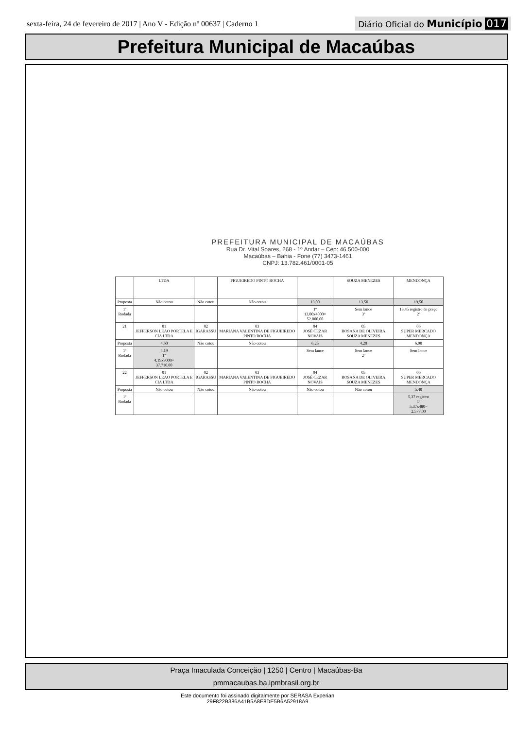sexta-feira, 24 de fevereiro de 2017 | Ano V - Edição nº 00637 | Caderno 1 Diário Oficial do Município 017
Prefeitura Municipal de Macaúbas
PREFEITURA MUNICIPAL DE MACAÚBAS
Rua Dr. Vital Soares, 268 - 1º Andar – Cep: 46.500-000
Macaúbas – Bahia - Fone (77) 3473-1461
CNPJ: 13.782.461/0001-05
| | LTDA | | FIGUEIREDO PINTO ROCHA | | SOUZA MENEZES | MENDONÇA |
| Proposta | Não cotou | Não cotou | Não cotou | 13,00 | 13,50 | 19,50 |
| 1º Rodada | | | | 1º 13,00x4000= 52.000,00 | Sem lance 3º | 13,45 registro de preço 2º |
| 21 | 01 JEFFERSON LEAO PORTELA E CIA LTDA | 02 IGARASSU | 03 MARIANA VALENTINA DE FIGUEIREDO PINTO ROCHA | 04 JOSÉ CEZAR NOVAIS | 05 ROSANA DE OLIVEIRA SOUZA MENEZES | 06 SUPER MERCADO MENDONÇA |
| Proposta | 4,60 | Não cotou | Não cotou | 6,25 | 4,20 | 6,90 |
| 1º Rodada | 4,19 1º 4,19x9000= 37.710,00 | | | Sem lance | Sem lance 2º | Sem lance |
| 22 | 01 JEFFERSON LEAO PORTELA E CIA LTDA | 02 IGARASSU | 03 MARIANA VALENTINA DE FIGUEIREDO PINTO ROCHA | 04 JOSÉ CEZAR NOVAIS | 05 ROSANA DE OLIVEIRA SOUZA MENEZES | 06 SUPER MERCADO MENDONÇA |
| Proposta | Não cotou | Não cotou | Não cotou | Não cotou | Não cotou | 5,40 |
| 1º Rodada | | | | | | 5,37 registro 1º 5,37x480= 2.577,00 |
Praça Imaculada Conceição | 1250 | Centro | Macaúbas-Ba
pmmacaubas.ba.ipmbrasil.org.br
Este documento foi assinado digitalmente por SERASA Experian
29F822B386A41B5A8E8DE5B6A52918A9